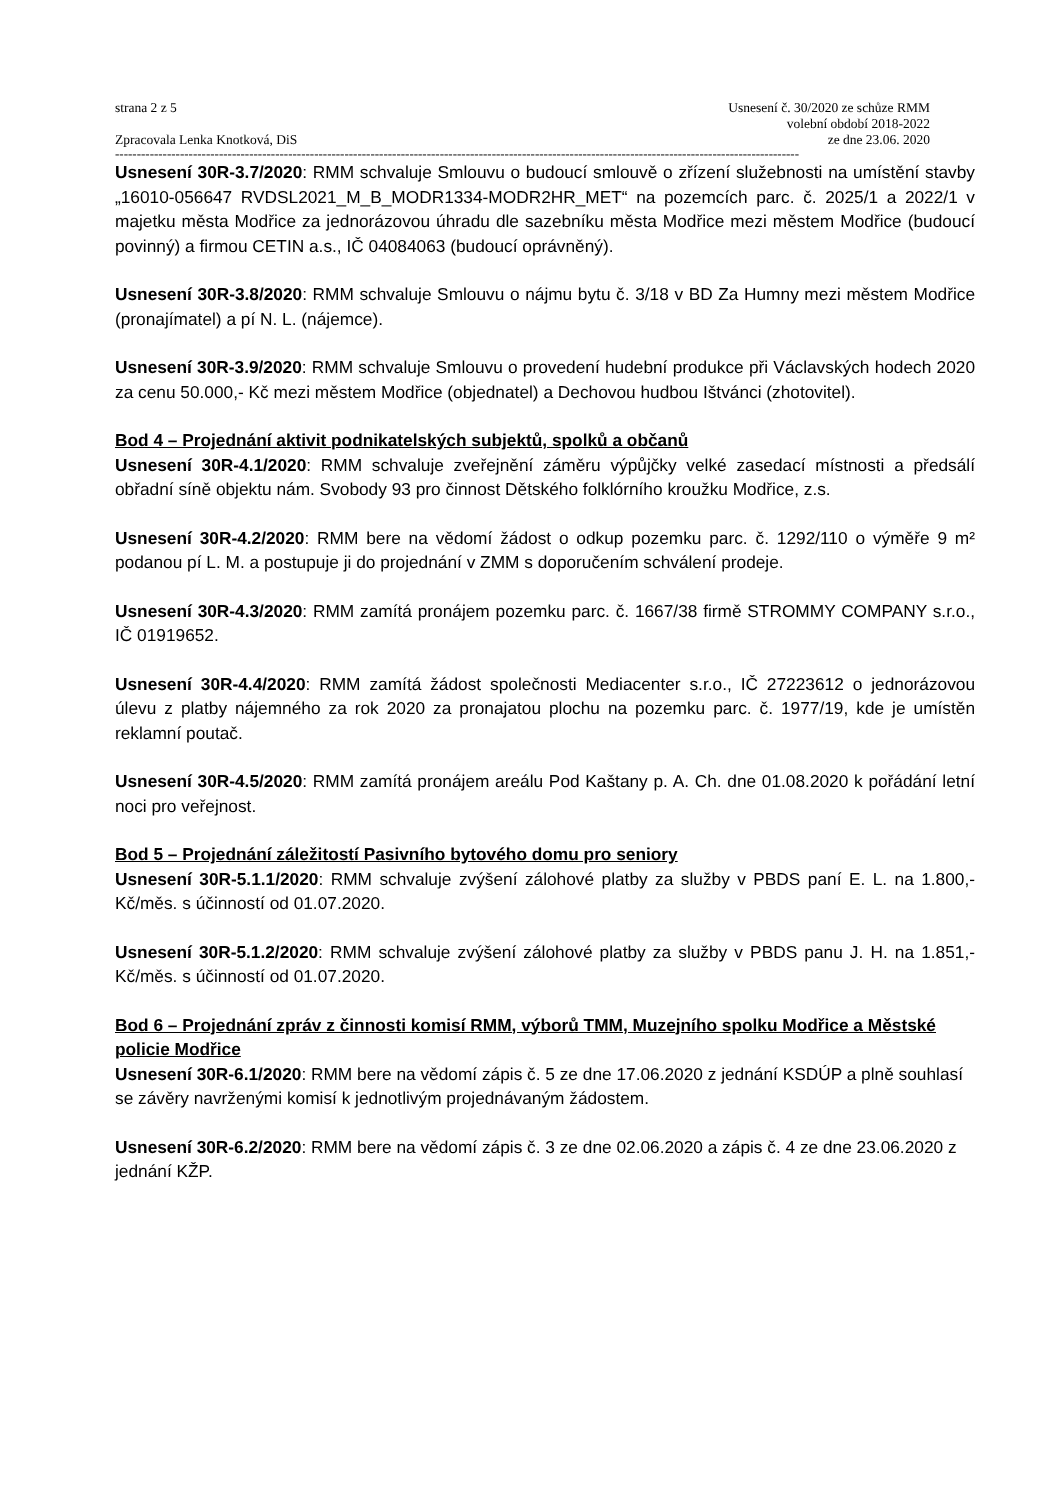strana 2 z 5
Zpracovala Lenka Knotková, DiS
Usnesení č. 30/2020 ze schůze RMM
volební období 2018-2022
ze dne 23.06. 2020
--------------------------------------------------------------------------------------------------------------------------------------------------------------
Usnesení 30R-3.7/2020: RMM schvaluje Smlouvu o budoucí smlouvě o zřízení služebnosti na umístění stavby „16010-056647 RVDSL2021_M_B_MODR1334-MODR2HR_MET“ na pozemcích parc. č. 2025/1 a 2022/1 v majetku města Modřice za jednorázovou úhradu dle sazebníku města Modřice mezi městem Modřice (budoucí povinný) a firmou CETIN a.s., IČ 04084063 (budoucí oprávněný).
Usnesení 30R-3.8/2020: RMM schvaluje Smlouvu o nájmu bytu č. 3/18 v BD Za Humny mezi městem Modřice (pronajímatel) a pí N. L. (nájemce).
Usnesení 30R-3.9/2020: RMM schvaluje Smlouvu o provedení hudební produkce při Václavských hodech 2020 za cenu 50.000,- Kč mezi městem Modřice (objednatel) a Dechovou hudbou Ištvánci (zhotovitel).
Bod 4 – Projednání aktivit podnikatelských subjektů, spolků a občanů
Usnesení 30R-4.1/2020: RMM schvaluje zveřejnění záměru výpůjčky velké zasedací místnosti a předsálí obřadní síně objektu nám. Svobody 93 pro činnost Dětského folklórního kroužku Modřice, z.s.
Usnesení 30R-4.2/2020: RMM bere na vědomí žádost o odkup pozemku parc. č. 1292/110 o výměře 9 m² podanou pí L. M. a postupuje ji do projednání v ZMM s doporučením schválení prodeje.
Usnesení 30R-4.3/2020: RMM zamítá pronájem pozemku parc. č. 1667/38 firmě STROMMY COMPANY s.r.o., IČ 01919652.
Usnesení 30R-4.4/2020: RMM zamítá žádost společnosti Mediacenter s.r.o., IČ 27223612 o jednorázovou úlevu z platby nájemného za rok 2020 za pronajatou plochu na pozemku parc. č. 1977/19, kde je umístěn reklamní poutač.
Usnesení 30R-4.5/2020: RMM zamítá pronájem areálu Pod Kaštany p. A. Ch. dne 01.08.2020 k pořádání letní noci pro veřejnost.
Bod 5 – Projednání záležitostí Pasivního bytového domu pro seniory
Usnesení 30R-5.1.1/2020: RMM schvaluje zvýšení zálohové platby za služby v PBDS paní E. L. na 1.800,- Kč/měs. s účinností od 01.07.2020.
Usnesení 30R-5.1.2/2020: RMM schvaluje zvýšení zálohové platby za služby v PBDS panu J. H. na 1.851,- Kč/měs. s účinností od 01.07.2020.
Bod 6 – Projednání zpráv z činnosti komisí RMM, výborů TMM, Muzejního spolku Modřice a Městské policie Modřice
Usnesení 30R-6.1/2020: RMM bere na vědomí zápis č. 5 ze dne 17.06.2020 z jednání KSDÚP a plně souhlasí se závěry navrženými komisí k jednotlivým projednávaným žádostem.
Usnesení 30R-6.2/2020: RMM bere na vědomí zápis č. 3 ze dne 02.06.2020 a zápis č. 4 ze dne 23.06.2020 z jednání KŽP.